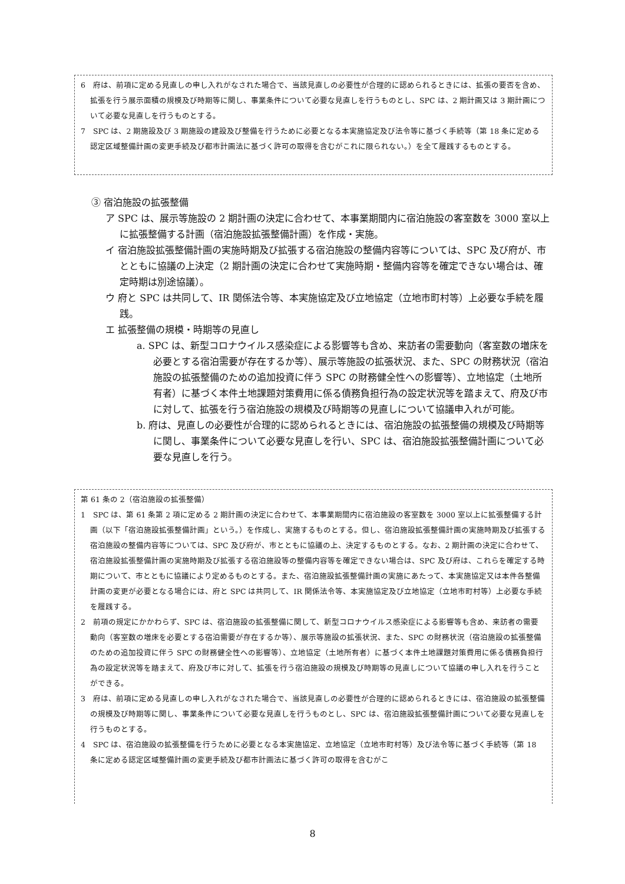6　府は、前項に定める見直しの申し入れがなされた場合で、当該見直しの必要性が合理的に認められるときには、拡張の要否を含め、拡張を行う展示面積の規模及び時期等に関し、事業条件について必要な見直しを行うものとし、SPC は、2 期計画又は 3 期計画について必要な見直しを行うものとする。
7　SPC は、2 期施設及び 3 期施設の建設及び整備を行うために必要となる本実施協定及び法令等に基づく手続等（第 18 条に定める認定区域整備計画の変更手続及び都市計画法に基づく許可の取得を含むがこれに限られない。）を全て履践するものとする。
③ 宿泊施設の拡張整備
ア SPC は、展示等施設の 2 期計画の決定に合わせて、本事業期間内に宿泊施設の客室数を 3000 室以上に拡張整備する計画（宿泊施設拡張整備計画）を作成・実施。
イ 宿泊施設拡張整備計画の実施時期及び拡張する宿泊施設の整備内容等については、SPC 及び府が、市とともに協議の上決定（2 期計画の決定に合わせて実施時期・整備内容等を確定できない場合は、確定時期は別途協議）。
ウ 府と SPC は共同して、IR 関係法令等、本実施協定及び立地協定（立地市町村等）上必要な手続を履践。
エ 拡張整備の規模・時期等の見直し
a. SPC は、新型コロナウイルス感染症による影響等も含め、来訪者の需要動向（客室数の増床を必要とする宿泊需要が存在するか等）、展示等施設の拡張状況、また、SPC の財務状況（宿泊施設の拡張整備のための追加投資に伴う SPC の財務健全性への影響等）、立地協定（土地所有者）に基づく本件土地課題対策費用に係る債務負担行為の設定状況等を踏まえて、府及び市に対して、拡張を行う宿泊施設の規模及び時期等の見直しについて協議申入れが可能。
b. 府は、見直しの必要性が合理的に認められるときには、宿泊施設の拡張整備の規模及び時期等に関し、事業条件について必要な見直しを行い、SPC は、宿泊施設拡張整備計画について必要な見直しを行う。
第 61 条の 2（宿泊施設の拡張整備）
1　SPC は、第 61 条第 2 項に定める 2 期計画の決定に合わせて、本事業期間内に宿泊施設の客室数を 3000 室以上に拡張整備する計画（以下「宿泊施設拡張整備計画」という。）を作成し、実施するものとする。但し、宿泊施設拡張整備計画の実施時期及び拡張する宿泊施設の整備内容等については、SPC 及び府が、市とともに協議の上、決定するものとする。なお、2 期計画の決定に合わせて、宿泊施設拡張整備計画の実施時期及び拡張する宿泊施設等の整備内容等を確定できない場合は、SPC 及び府は、これらを確定する時期について、市とともに協議により定めるものとする。また、宿泊施設拡張整備計画の実施にあたって、本実施協定又は本件各整備計画の変更が必要となる場合には、府と SPC は共同して、IR 関係法令等、本実施協定及び立地協定（立地市町村等）上必要な手続を履践する。
2　前項の規定にかかわらず、SPC は、宿泊施設の拡張整備に関して、新型コロナウイルス感染症による影響等も含め、来訪者の需要動向（客室数の増床を必要とする宿泊需要が存在するか等）、展示等施設の拡張状況、また、SPC の財務状況（宿泊施設の拡張整備のための追加投資に伴う SPC の財務健全性への影響等）、立地協定（土地所有者）に基づく本件土地課題対策費用に係る債務負担行為の設定状況等を踏まえて、府及び市に対して、拡張を行う宿泊施設の規模及び時期等の見直しについて協議の申し入れを行うことができる。
3　府は、前項に定める見直しの申し入れがなされた場合で、当該見直しの必要性が合理的に認められるときには、宿泊施設の拡張整備の規模及び時期等に関し、事業条件について必要な見直しを行うものとし、SPC は、宿泊施設拡張整備計画について必要な見直しを行うものとする。
4　SPC は、宿泊施設の拡張整備を行うために必要となる本実施協定、立地協定（立地市町村等）及び法令等に基づく手続等（第 18 条に定める認定区域整備計画の変更手続及び都市計画法に基づく許可の取得を含むがこ
8